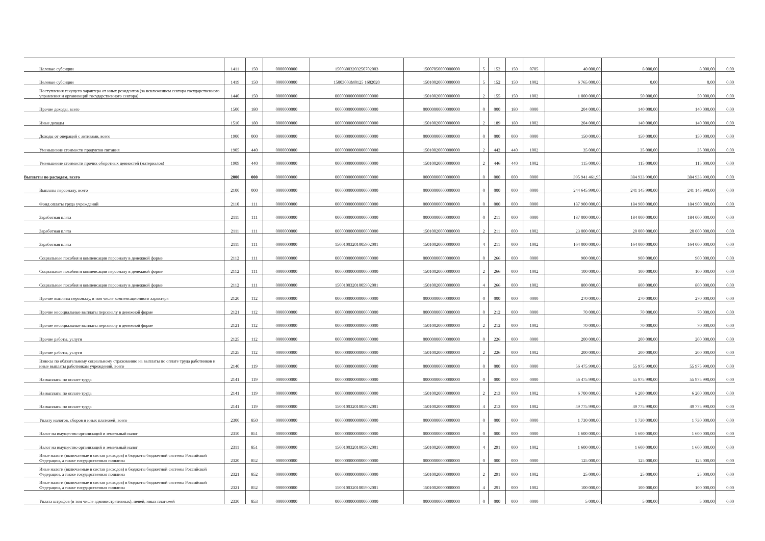| Целевые субсидии | 1411 | 150 | 0000000000 | 15003003203250702003 | 15007050000000000 | 5 | 152 | 150 | 0705 | 40 000,00 | 8 000,00 | 8 000,00 | 0,00 |
| Целевые субсидии | 1419 | 150 | 0000000000 | 15003003M0125 1602020 | 15010020000000000 | 5 | 152 | 150 | 1002 | 6 765 000,00 | 0,00 | 0,00 | 0,00 |
| Поступления текущего характера от иных резидентов (за исключением сектора государственного управления и организаций государственного сектора) | 1440 | 150 | 0000000000 | 00000000000000000000 | 15010020000000000 | 2 | 155 | 150 | 1002 | 1 000 000,00 | 50 000,00 | 50 000,00 | 0,00 |
| Прочие доходы, всего | 1500 | 180 | 0000000000 | 00000000000000000000 | 00000000000000000 | 0 | 000 | 180 | 0000 | 204 000,00 | 140 000,00 | 140 000,00 | 0,00 |
| Иные доходы | 1510 | 180 | 0000000000 | 00000000000000000000 | 15010020000000000 | 2 | 189 | 180 | 1002 | 204 000,00 | 140 000,00 | 140 000,00 | 0,00 |
| Доходы от операций с активами, всего | 1900 | 000 | 0000000000 | 00000000000000000000 | 00000000000000000 | 0 | 000 | 000 | 0000 | 150 000,00 | 150 000,00 | 150 000,00 | 0,00 |
| Уменьшение стоимости продуктов питания | 1905 | 440 | 0000000000 | 00000000000000000000 | 15010020000000000 | 2 | 442 | 440 | 1002 | 35 000,00 | 35 000,00 | 35 000,00 | 0,00 |
| Уменьшение стоимости прочих оборотных ценностей (материалов) | 1909 | 440 | 0000000000 | 00000000000000000000 | 15010020000000000 | 2 | 446 | 440 | 1002 | 115 000,00 | 115 000,00 | 115 000,00 | 0,00 |
| Выплаты по расходам, всего | 2000 | 000 | 0000000000 | 00000000000000000000 | 00000000000000000 | 0 | 000 | 000 | 0000 | 395 941 461,95 | 384 933 990,00 | 384 933 990,00 | 0,00 |
| Выплаты персоналу, всего | 2100 | 000 | 0000000000 | 00000000000000000000 | 00000000000000000 | 0 | 000 | 000 | 0000 | 244 645 990,00 | 241 145 990,00 | 241 145 990,00 | 0,00 |
| Фонд оплаты труда учреждений | 2110 | 111 | 0000000000 | 00000000000000000000 | 00000000000000000 | 0 | 000 | 000 | 0000 | 187 900 000,00 | 184 900 000,00 | 184 900 000,00 | 0,00 |
| Заработная плата | 2111 | 111 | 0000000000 | 00000000000000000000 | 00000000000000000 | 0 | 211 | 000 | 0000 | 187 000 000,00 | 184 000 000,00 | 184 000 000,00 | 0,00 |
| Заработная плата | 2111 | 111 | 0000000000 | 00000000000000000000 | 15010020000000000 | 2 | 211 | 000 | 1002 | 23 000 000,00 | 20 000 000,00 | 20 000 000,00 | 0,00 |
| Заработная плата | 2111 | 111 | 0000000000 | 15001003201005902001 | 15010020000000000 | 4 | 211 | 000 | 1002 | 164 000 000,00 | 164 000 000,00 | 164 000 000,00 | 0,00 |
| Социальные пособия и компенсации персоналу в денежной форме | 2112 | 111 | 0000000000 | 00000000000000000000 | 00000000000000000 | 0 | 266 | 000 | 0000 | 900 000,00 | 900 000,00 | 900 000,00 | 0,00 |
| Социальные пособия и компенсации персоналу в денежной форме | 2112 | 111 | 0000000000 | 00000000000000000000 | 15010020000000000 | 2 | 266 | 000 | 1002 | 100 000,00 | 100 000,00 | 100 000,00 | 0,00 |
| Социальные пособия и компенсации персоналу в денежной форме | 2112 | 111 | 0000000000 | 15001003201005902001 | 15010020000000000 | 4 | 266 | 000 | 1002 | 800 000,00 | 800 000,00 | 800 000,00 | 0,00 |
| Прочие выплаты персоналу, в том числе компенсационного характера | 2120 | 112 | 0000000000 | 00000000000000000000 | 00000000000000000 | 0 | 000 | 000 | 0000 | 270 000,00 | 270 000,00 | 270 000,00 | 0,00 |
| Прочие несоциальные выплаты персоналу в денежной форме | 2121 | 112 | 0000000000 | 00000000000000000000 | 00000000000000000 | 0 | 212 | 000 | 0000 | 70 000,00 | 70 000,00 | 70 000,00 | 0,00 |
| Прочие несоциальные выплаты персоналу в денежной форме | 2121 | 112 | 0000000000 | 00000000000000000000 | 15010020000000000 | 2 | 212 | 000 | 1002 | 70 000,00 | 70 000,00 | 70 000,00 | 0,00 |
| Прочие работы, услуги | 2125 | 112 | 0000000000 | 00000000000000000000 | 00000000000000000 | 0 | 226 | 000 | 0000 | 200 000,00 | 200 000,00 | 200 000,00 | 0,00 |
| Прочие работы, услуги | 2125 | 112 | 0000000000 | 00000000000000000000 | 15010020000000000 | 2 | 226 | 000 | 1002 | 200 000,00 | 200 000,00 | 200 000,00 | 0,00 |
| Взносы по обязательному социальному страхованию на выплаты по оплате труда работников и иные выплаты работникам учреждений, всего | 2140 | 119 | 0000000000 | 00000000000000000000 | 00000000000000000 | 0 | 000 | 000 | 0000 | 56 475 990,00 | 55 975 990,00 | 55 975 990,00 | 0,00 |
| На выплаты по оплате труда | 2141 | 119 | 0000000000 | 00000000000000000000 | 00000000000000000 | 0 | 000 | 000 | 0000 | 56 475 990,00 | 55 975 990,00 | 55 975 990,00 | 0,00 |
| На выплаты по оплате труда | 2141 | 119 | 0000000000 | 00000000000000000000 | 15010020000000000 | 2 | 213 | 000 | 1002 | 6 700 000,00 | 6 200 000,00 | 6 200 000,00 | 0,00 |
| На выплаты по оплате труда | 2141 | 119 | 0000000000 | 15001003201005902001 | 15010020000000000 | 4 | 213 | 000 | 1002 | 49 775 990,00 | 49 775 990,00 | 49 775 990,00 | 0,00 |
| Уплату налогов, сборов и иных платежей, всего | 2300 | 850 | 0000000000 | 00000000000000000000 | 00000000000000000 | 0 | 000 | 000 | 0000 | 1 730 000,00 | 1 730 000,00 | 1 730 000,00 | 0,00 |
| Налог на имущество организаций и земельный налог | 2310 | 851 | 0000000000 | 00000000000000000000 | 00000000000000000 | 0 | 000 | 000 | 0000 | 1 600 000,00 | 1 600 000,00 | 1 600 000,00 | 0,00 |
| Налог на имущество организаций и земельный налог | 2311 | 851 | 0000000000 | 15001003201005902001 | 15010020000000000 | 4 | 291 | 000 | 1002 | 1 600 000,00 | 1 600 000,00 | 1 600 000,00 | 0,00 |
| Иные налоги (включаемые в состав расходов) в бюджеты бюджетной системы Российской Федерации, а также государственная пошлина | 2320 | 852 | 0000000000 | 00000000000000000000 | 00000000000000000 | 0 | 000 | 000 | 0000 | 125 000,00 | 125 000,00 | 125 000,00 | 0,00 |
| Иные налоги (включаемые в состав расходов) в бюджеты бюджетной системы Российской Федерации, а также государственная пошлина | 2321 | 852 | 0000000000 | 00000000000000000000 | 15010020000000000 | 2 | 291 | 000 | 1002 | 25 000,00 | 25 000,00 | 25 000,00 | 0,00 |
| Иные налоги (включаемые в состав расходов) в бюджеты бюджетной системы Российской Федерации, а также государственная пошлина | 2321 | 852 | 0000000000 | 15001003201005902001 | 15010020000000000 | 4 | 291 | 000 | 1002 | 100 000,00 | 100 000,00 | 100 000,00 | 0,00 |
| Уплата штрафов (в том числе административных), пеней, иных платежей | 2330 | 853 | 0000000000 | 00000000000000000000 | 00000000000000000 | 0 | 000 | 000 | 0000 | 5 000,00 | 5 000,00 | 5 000,00 | 0,00 |